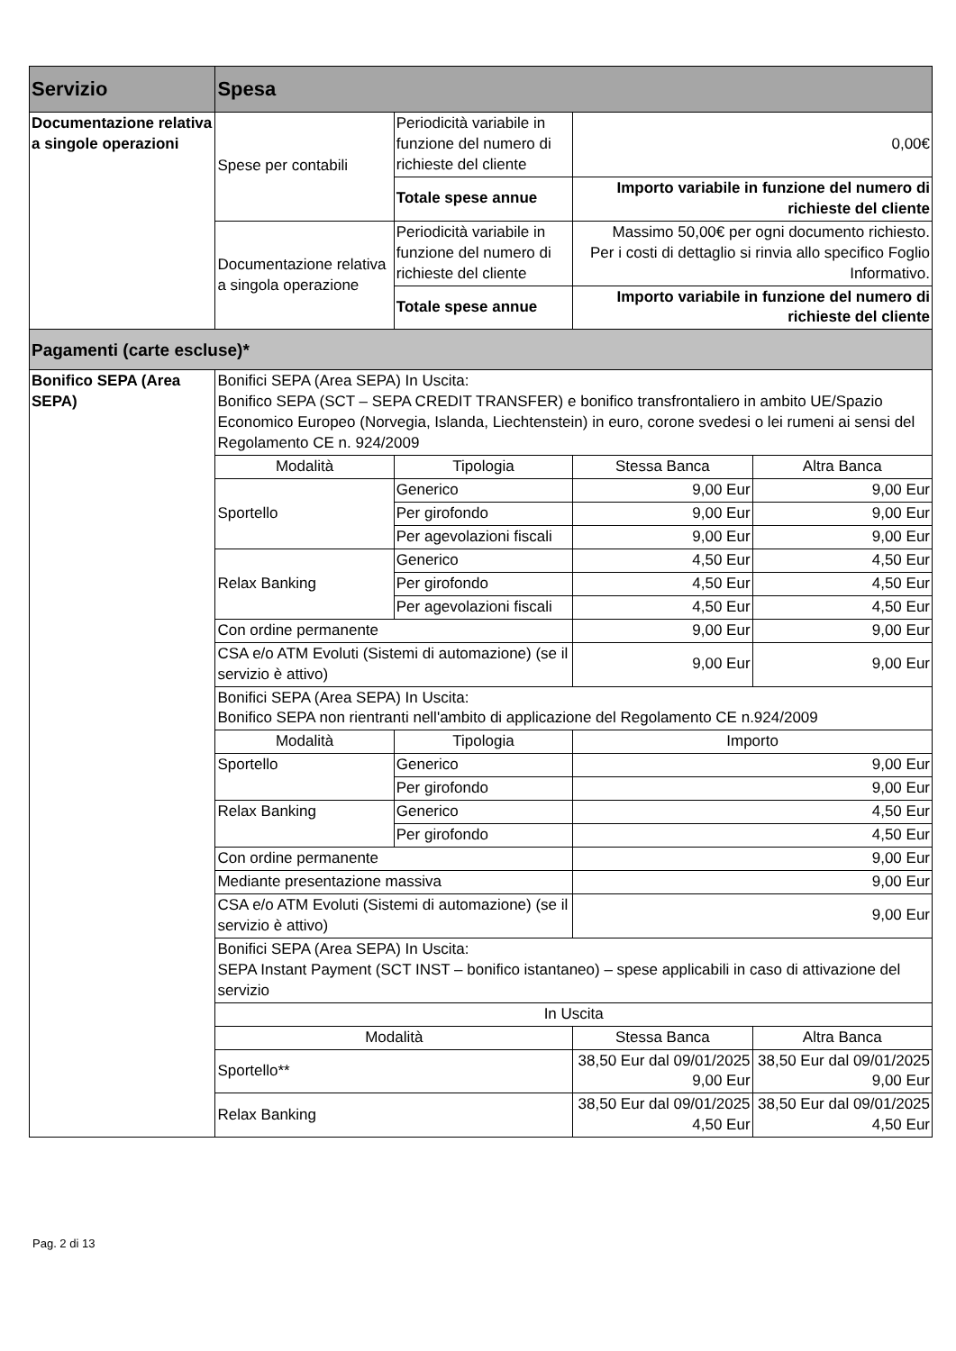| Servizio | Spesa | | | |
| --- | --- | --- | --- | --- |
| Documentazione relativa a singole operazioni | Spese per contabili | Periodicità variabile in funzione del numero di richieste del cliente | 0,00€ | |
| | | Totale spese annue | Importo variabile in funzione del numero di richieste del cliente | |
| | Documentazione relativa a singola operazione | Periodicità variabile in funzione del numero di richieste del cliente | Massimo 50,00€ per ogni documento richiesto. Per i costi di dettaglio si rinvia allo specifico Foglio Informativo. | |
| | | Totale spese annue | Importo variabile in funzione del numero di richieste del cliente | |
| Pagamenti (carte escluse)* | | | | |
| Bonifico SEPA (Area SEPA) | Bonifici SEPA (Area SEPA) In Uscita: Bonifico SEPA (SCT – SEPA CREDIT TRANSFER) e bonifico transfrontaliero in ambito UE/Spazio Economico Europeo (Norvegia, Islanda, Liechtenstein) in euro, corone svedesi o lei rumeni ai sensi del Regolamento CE n. 924/2009 | | | |
| | Modalità | Tipologia | Stessa Banca | Altra Banca |
| | Sportello | Generico | 9,00 Eur | 9,00 Eur |
| | | Per girofondo | 9,00 Eur | 9,00 Eur |
| | | Per agevolazioni fiscali | 9,00 Eur | 9,00 Eur |
| | Relax Banking | Generico | 4,50 Eur | 4,50 Eur |
| | | Per girofondo | 4,50 Eur | 4,50 Eur |
| | | Per agevolazioni fiscali | 4,50 Eur | 4,50 Eur |
| | Con ordine permanente | | 9,00 Eur | 9,00 Eur |
| | CSA e/o ATM Evoluti (Sistemi di automazione) (se il servizio è attivo) | | 9,00 Eur | 9,00 Eur |
| | Bonifici SEPA (Area SEPA) In Uscita: Bonifico SEPA non rientranti nell'ambito di applicazione del Regolamento CE n.924/2009 | | | |
| | Modalità | Tipologia | Importo | |
| | Sportello | Generico | 9,00 Eur | |
| | | Per girofondo | 9,00 Eur | |
| | Relax Banking | Generico | 4,50 Eur | |
| | | Per girofondo | 4,50 Eur | |
| | Con ordine permanente | | 9,00 Eur | |
| | Mediante presentazione massiva | | 9,00 Eur | |
| | CSA e/o ATM Evoluti (Sistemi di automazione) (se il servizio è attivo) | | 9,00 Eur | |
| | Bonifici SEPA (Area SEPA) In Uscita: SEPA Instant Payment (SCT INST – bonifico istantaneo) – spese applicabili in caso di attivazione del servizio | | | |
| | In Uscita | | | |
| | Modalità | | Stessa Banca | Altra Banca |
| | Sportello** | | 38,50 Eur dal 09/01/2025 9,00 Eur | 38,50 Eur dal 09/01/2025 9,00 Eur |
| | Relax Banking | | 38,50 Eur dal 09/01/2025 4,50 Eur | 38,50 Eur dal 09/01/2025 4,50 Eur |
Pag. 2 di 13